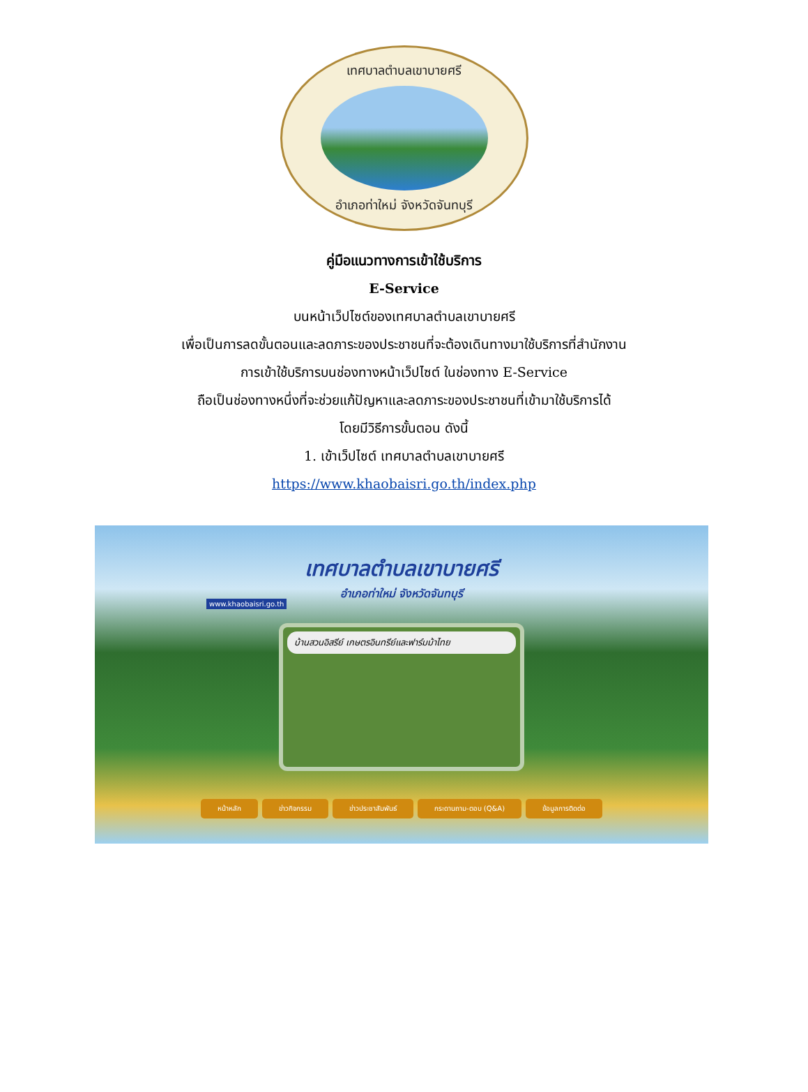เทศบาลตำบลเขาบายศรี
อำเภอท่าใหม่ จังหวัดจันทบุรี
คู่มือแนวทางการเข้าใช้บริการ
E-Service
บนหน้าเว็ปไซต์ของเทศบาลตำบลเขาบายศรี
เพื่อเป็นการลดขั้นตอนและลดภาระของประชาชนที่จะต้องเดินทางมาใช้บริการที่สำนักงาน
การเข้าใช้บริการบนช่องทางหน้าเว็ปไซต์ ในช่องทาง E-Service
ถือเป็นช่องทางหนึ่งที่จะช่วยแก้ปัญหาและลดภาระของประชาชนที่เข้ามาใช้บริการได้
โดยมีวิธีการขั้นตอน ดังนี้
1. เข้าเว็ปไซต์ เทศบาลตำบลเขาบายศรี
https://www.khaobaisri.go.th/index.php
www.khaobaisri.go.th
เทศบาลตำบลเขาบายศรี
อำเภอท่าใหม่ จังหวัดจันทบุรี
บ้านสวนอิสรีย์ เกษตรอินทรีย์และฟาร์มม้าไทย
หน้าหลัก ข่าวกิจกรรม ข่าวประชาสัมพันธ์ กระดานถาม-ตอบ (Q&A) ข้อมูลการติดต่อ